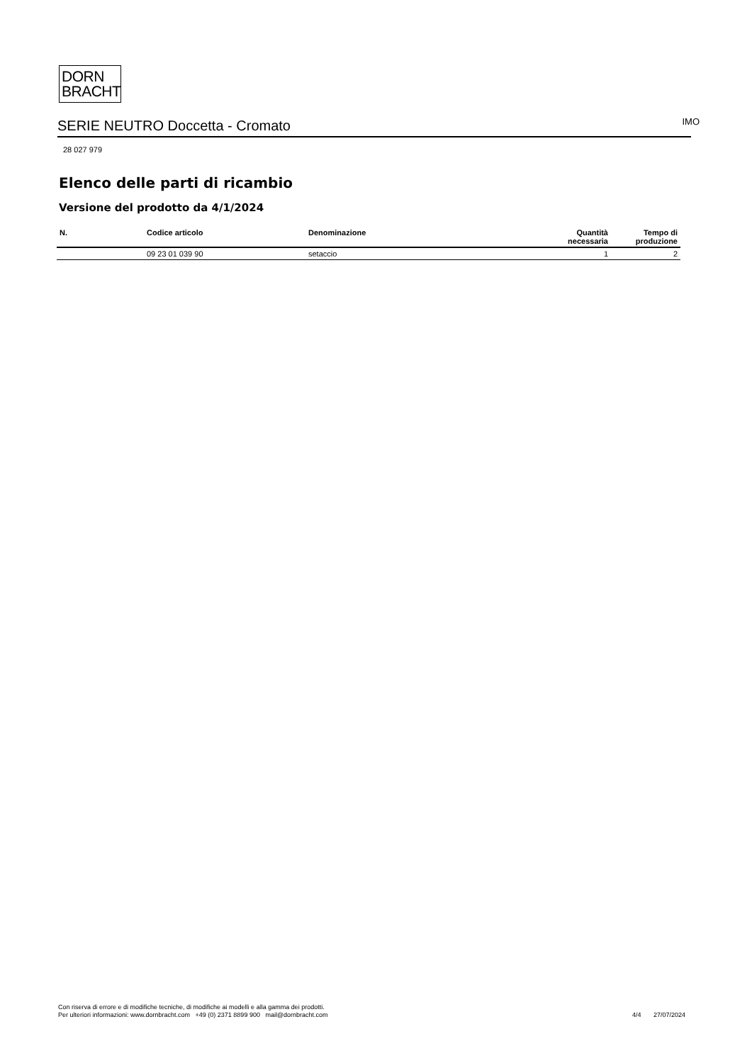DORN
BRACHT
SERIE NEUTRO Doccetta - Cromato IMO
28 027 979
Elenco delle parti di ricambio
Versione del prodotto da 4/1/2024
| N. | Codice articolo | Denominazione | Quantità necessaria | Tempo di produzione |
| --- | --- | --- | --- | --- |
| | 09 23 01 039 90 | setaccio | 1 | 2 |
Con riserva di errore e di modifiche tecniche, di modifiche ai modelli e alla gamma dei prodotti.
Per ulteriori informazioni: www.dornbracht.com +49 (0) 2371 8899 900 mail@dornbracht.com
4/4 27/07/2024